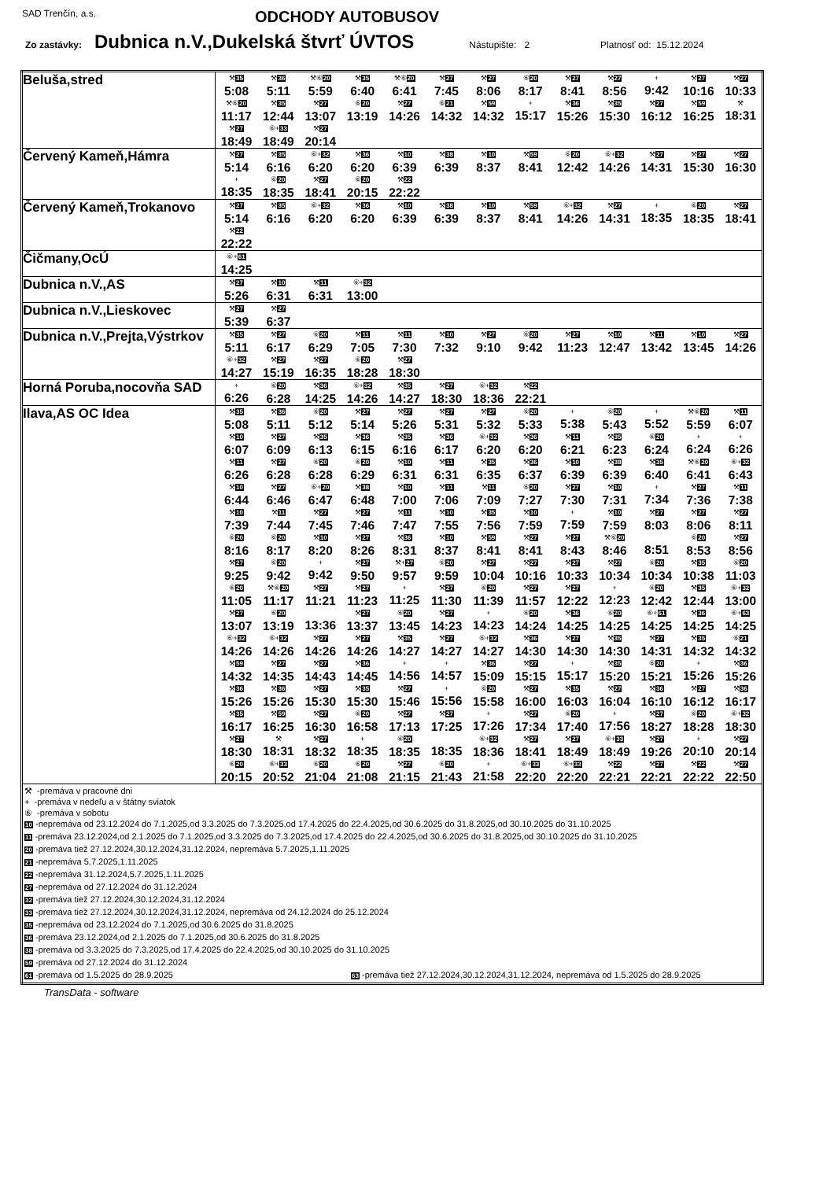SAD Trenčín, a.s. ODCHODY AUTOBUSOV
Zo zastávky: Dubnica n.V.,Dukelská štvrť ÚVTOS Nástupište: 2 Platnosť od: 15.12.2024
| Beluša,stred | ⚒ 35 5:08 | ⚒ 36 5:11 | ⚒⑥ 20 5:59 | ⚒ 35 6:40 | ⚒⑥ 20 6:41 | ⚒ 27 7:45 | ⚒ 27 8:06 | ⑥ 20 8:17 | ⚒ 27 8:41 | ⚒ 27 8:56 | + 9:42 | ⚒ 27 10:16 | ⚒ 27 10:33 |
| | ⚒⑥ 20 11:17 | ⚒ 35 12:44 | ⚒ 27 13:07 | ⑥ 20 13:19 | ⚒ 27 14:26 | ⑥ 21 14:32 | ⚒ 59 14:32 | + 15:17 | ⚒ 36 15:26 | ⚒ 35 15:30 | ⚒ 27 16:12 | ⚒ 59 16:25 | ⚒ 18:31 |
| | ⚒ 27 18:49 | ⑥+ 33 18:49 | ⚒ 27 20:14 | | | | | | | | | | |
| Červený Kameň,Hámra | ⚒ 27 5:14 | ⚒ 35 6:16 | ⑥+ 32 6:20 | ⚒ 36 6:20 | ⚒ 10 6:39 | ⚒ 38 6:39 | ⚒ 10 8:37 | ⚒ 59 8:41 | ⑥ 20 12:42 | ⑥+ 32 14:26 | ⚒ 27 14:31 | ⚒ 27 15:30 | ⚒ 27 16:30 |
| | + 18:35 | ⑥ 20 18:35 | ⚒ 27 18:41 | ⑥ 20 20:15 | ⚒ 22 22:22 | | | | | | | | |
| Červený Kameň,Trokanovo | ⚒ 27 5:14 | ⚒ 35 6:16 | ⑥+ 32 6:20 | ⚒ 36 6:20 | ⚒ 10 6:39 | ⚒ 38 6:39 | ⚒ 10 8:37 | ⚒ 59 8:41 | ⑥+ 32 14:26 | ⚒ 27 14:31 | + 18:35 | ⑥ 20 18:35 | ⚒ 27 18:41 |
| | ⚒ 22 22:22 | | | | | | | | | | | | |
| Čičmany,OcÚ | ⑥+ 61 14:25 | | | | | | | | | | | | |
| Dubnica n.V.,AS | ⚒ 27 5:26 | ⚒ 10 6:31 | ⚒ 11 6:31 | ⑥+ 32 13:00 | | | | | | | | | |
| Dubnica n.V.,Lieskovec | ⚒ 27 5:39 | ⚒ 27 6:37 | | | | | | | | | | | |
| Dubnica n.V.,Prejta,Výstrkov | ⚒ 35 5:11 | ⚒ 27 6:17 | ⑥ 20 6:29 | ⚒ 11 7:05 | ⚒ 11 7:30 | ⚒ 10 7:32 | ⚒ 27 9:10 | ⑥ 20 9:42 | ⚒ 27 11:23 | ⚒ 10 12:47 | ⚒ 11 13:42 | ⚒ 10 13:45 | ⚒ 27 14:26 |
| | ⑥+ 32 14:27 | ⚒ 27 15:19 | ⚒ 27 16:35 | ⑥ 20 18:28 | ⚒ 27 18:30 | | | | | | | | |
| Horná Poruba,nocovňa SAD | + 6:26 | ⑥ 20 6:28 | ⚒ 36 14:25 | ⑥+ 32 14:26 | ⚒ 35 14:27 | ⚒ 27 18:30 | ⑥+ 32 18:36 | ⚒ 22 22:21 | | | | | |
| Ilava,AS OC Idea | ⚒ 35 5:08 | ⚒ 36 5:11 | ⑥ 20 5:12 | ⚒ 27 5:14 | ⚒ 27 5:26 | ⚒ 27 5:31 | ⚒ 27 5:32 | ⑥ 20 5:33 | + 5:38 | ⑥ 20 5:43 | + 5:52 | ⚒⑥ 20 5:59 | ⚒ 11 6:07 |
| | ⚒ 10 6:07 | ⚒ 27 6:09 | ⚒ 35 6:13 | ⚒ 36 6:15 | ⚒ 35 6:16 | ⚒ 36 6:17 | ⑥+ 32 6:20 | ⚒ 36 6:20 | ⚒ 11 6:21 | ⚒ 35 6:23 | ⑥ 20 6:24 | + 6:24 | + 6:26 |
| | ⚒ 11 6:26 | ⚒ 27 6:28 | ⑥ 20 6:28 | ⑥ 20 6:29 | ⚒ 10 6:31 | ⚒ 11 6:31 | ⚒ 35 6:35 | ⚒ 36 6:37 | ⚒ 10 6:39 | ⚒ 38 6:39 | ⚒ 35 6:40 | ⚒⑥ 20 6:41 | ⑥+ 32 6:43 |
| | ⚒ 10 6:44 | ⚒ 27 6:46 | ⑥+ 20 6:47 | ⚒ 38 6:48 | ⚒ 10 7:00 | ⚒ 11 7:06 | ⚒ 11 7:09 | ⑥ 20 7:27 | ⚒ 27 7:30 | ⚒ 10 7:31 | + 7:34 | ⚒ 27 7:36 | ⚒ 11 7:38 |
| | ⚒ 10 7:39 | ⚒ 11 7:44 | ⚒ 27 7:45 | ⚒ 27 7:46 | ⚒ 11 7:47 | ⚒ 10 7:55 | ⚒ 35 7:56 | ⚒ 10 7:59 | + 7:59 | ⚒ 10 7:59 | ⚒ 27 8:03 | ⚒ 27 8:06 | ⚒ 27 8:11 |
| | ⑥ 20 8:16 | ⑥ 20 8:17 | ⚒ 10 8:20 | ⚒ 27 8:26 | ⚒ 36 8:31 | ⚒ 10 8:37 | ⚒ 59 8:41 | ⚒ 27 8:41 | ⚒ 27 8:43 | ⚒⑥ 20 8:46 | 8:51 | ⑥ 20 8:53 | ⚒ 27 8:56 |
| | ⚒ 27 9:25 | ⑥ 20 9:42 | + 9:42 | ⚒ 27 9:50 | ⚒+ 27 9:57 | ⑥ 20 9:59 | ⚒ 27 10:04 | ⚒ 27 10:16 | ⚒ 27 10:33 | ⚒ 27 10:34 | ⑥ 20 10:34 | ⚒ 35 10:38 | ⑥ 20 11:03 |
| | ⑥ 20 11:05 | ⚒⑥ 20 11:17 | ⚒ 27 11:21 | ⚒ 27 11:23 | + 11:25 | ⚒ 27 11:30 | ⑥ 20 11:39 | ⚒ 27 11:57 | ⚒ 27 12:22 | + 12:23 | ⑥ 20 12:42 | ⚒ 35 12:44 | ⑥+ 32 13:00 |
| | ⚒ 27 13:07 | ⑥ 20 13:19 | 13:36 | ⚒ 27 13:37 | ⑥ 20 13:45 | ⚒ 27 14:23 | + 14:23 | ⑥ 20 14:24 | ⚒ 36 14:25 | ⑥ 20 14:25 | ⑥+ 61 14:25 | ⚒ 36 14:25 | ⑥+ 63 14:25 |
| | ⑥+ 32 14:26 | ⑥+ 32 14:26 | ⚒ 27 14:26 | ⚒ 27 14:26 | ⚒ 35 14:27 | ⚒ 27 14:27 | ⑥+ 32 14:27 | ⚒ 36 14:30 | ⚒ 27 14:30 | ⚒ 35 14:30 | ⚒ 27 14:31 | ⚒ 35 14:32 | ⑥ 21 14:32 |
| | ⚒ 59 14:32 | ⚒ 27 14:35 | ⚒ 27 14:43 | ⚒ 36 14:45 | + 14:56 | + 14:57 | ⚒ 36 15:09 | ⚒ 27 15:15 | + 15:17 | ⚒ 35 15:20 | ⑥ 20 15:21 | + 15:26 | ⚒ 36 15:26 |
| | ⚒ 36 15:26 | ⚒ 36 15:26 | ⚒ 27 15:30 | ⚒ 35 15:30 | ⚒ 27 15:46 | + 15:56 | ⑥ 20 15:58 | ⚒ 27 16:00 | ⚒ 35 16:03 | ⚒ 27 16:04 | ⚒ 36 16:10 | ⚒ 27 16:12 | ⚒ 36 16:17 |
| | ⚒ 35 16:17 | ⚒ 59 16:25 | ⚒ 27 16:30 | ⑥ 20 16:58 | ⚒ 27 17:13 | ⚒ 27 17:25 | + 17:26 | ⚒ 27 17:34 | ⑥ 20 17:40 | + 17:56 | ⚒ 27 18:27 | ⑥ 20 18:28 | ⑥+ 32 18:30 |
| | ⚒ 27 18:30 | ⚒ 18:31 | ⚒ 27 18:32 | + 18:35 | ⑥ 20 18:35 | 18:35 | ⑥+ 32 18:36 | ⚒ 27 18:41 | ⚒ 27 18:49 | ⑥+ 33 18:49 | ⚒ 27 19:26 | + 20:10 | ⚒ 27 20:14 |
| | ⑥ 20 20:15 | ⑥+ 33 20:52 | ⑥ 20 21:04 | ⑥ 20 21:08 | ⚒ 27 21:15 | ⑥ 20 21:43 | + 21:58 | ⑥+ 33 22:20 | ⑥+ 33 22:20 | ⚒ 22 22:21 | ⚒ 27 22:21 | ⚒ 22 22:22 | ⚒ 27 22:50 |
| ⚒ -premáva v pracovné dni + -premáva v nedeľu a v štátny sviatok ⑥ -premáva v sobotu 10 -nepremáva od 23.12.2024 do 7.1.2025,od 3.3.2025 do 7.3.2025,od 17.4.2025 do 22.4.2025,od 30.6.2025 do 31.8.2025,od 30.10.2025 do 31.10.2025 11 -premáva 23.12.2024,od 2.1.2025 do 7.1.2025,od 3.3.2025 do 7.3.2025,od 17.4.2025 do 22.4.2025,od 30.6.2025 do 31.8.2025,od 30.10.2025 do 31.10.2025 20 -premáva tiež 27.12.2024,30.12.2024,31.12.2024, nepremáva 5.7.2025,1.11.2025 21 -nepremáva 5.7.2025,1.11.2025 22 -nepremáva 31.12.2024,5.7.2025,1.11.2025 27 -nepremáva od 27.12.2024 do 31.12.2024 32 -premáva tiež 27.12.2024,30.12.2024,31.12.2024 33 -premáva tiež 27.12.2024,30.12.2024,31.12.2024, nepremáva od 24.12.2024 do 25.12.2024 35 -nepremáva od 23.12.2024 do 7.1.2025,od 30.6.2025 do 31.8.2025 36 -premáva 23.12.2024,od 2.1.2025 do 7.1.2025,od 30.6.2025 do 31.8.2025 38 -premáva od 3.3.2025 do 7.3.2025,od 17.4.2025 do 22.4.2025,od 30.10.2025 do 31.10.2025 59 -premáva od 27.12.2024 do 31.12.2024 61 -premáva od 1.5.2025 do 28.9.2025 63 -premáva tiež 27.12.2024,30.12.2024,31.12.2024, nepremáva od 1.5.2025 do 28.9.2025 | | | | | | | | | | | | | |
TransData - software